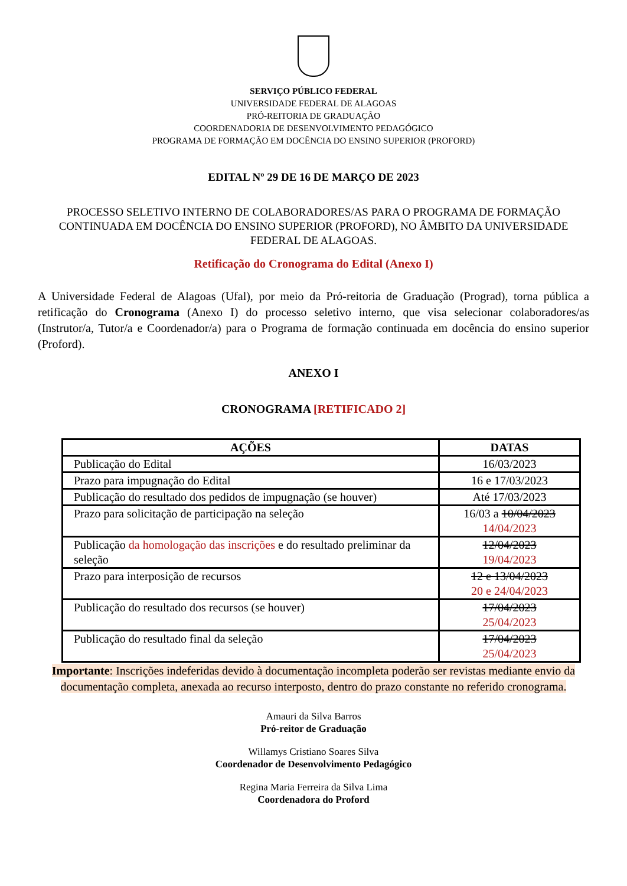SERVIÇO PÚBLICO FEDERAL
UNIVERSIDADE FEDERAL DE ALAGOAS
PRÓ-REITORIA DE GRADUAÇÃO
COORDENADORIA DE DESENVOLVIMENTO PEDAGÓGICO
PROGRAMA DE FORMAÇÃO EM DOCÊNCIA DO ENSINO SUPERIOR (PROFORD)
EDITAL Nº 29 DE 16 DE MARÇO DE 2023
PROCESSO SELETIVO INTERNO DE COLABORADORES/AS PARA O PROGRAMA DE FORMAÇÃO CONTINUADA EM DOCÊNCIA DO ENSINO SUPERIOR (PROFORD), NO ÂMBITO DA UNIVERSIDADE FEDERAL DE ALAGOAS.
Retificação do Cronograma do Edital (Anexo I)
A Universidade Federal de Alagoas (Ufal), por meio da Pró-reitoria de Graduação (Prograd), torna pública a retificação do Cronograma (Anexo I) do processo seletivo interno, que visa selecionar colaboradores/as (Instrutor/a, Tutor/a e Coordenador/a) para o Programa de formação continuada em docência do ensino superior (Proford).
ANEXO I
CRONOGRAMA [RETIFICADO 2]
| AÇÕES | DATAS |
| --- | --- |
| Publicação do Edital | 16/03/2023 |
| Prazo para impugnação do Edital | 16 e 17/03/2023 |
| Publicação do resultado dos pedidos de impugnação (se houver) | Até 17/03/2023 |
| Prazo para solicitação de participação na seleção | 16/03 a 10/04/2023 14/04/2023 |
| Publicação da homologação das inscrições e do resultado preliminar da seleção | 12/04/2023 19/04/2023 |
| Prazo para interposição de recursos | 12 e 13/04/2023 20 e 24/04/2023 |
| Publicação do resultado dos recursos (se houver) | 17/04/2023 25/04/2023 |
| Publicação do resultado final da seleção | 17/04/2023 25/04/2023 |
Importante: Inscrições indeferidas devido à documentação incompleta poderão ser revistas mediante envio da documentação completa, anexada ao recurso interposto, dentro do prazo constante no referido cronograma.
Amauri da Silva Barros
Pró-reitor de Graduação
Willamys Cristiano Soares Silva
Coordenador de Desenvolvimento Pedagógico
Regina Maria Ferreira da Silva Lima
Coordenadora do Proford